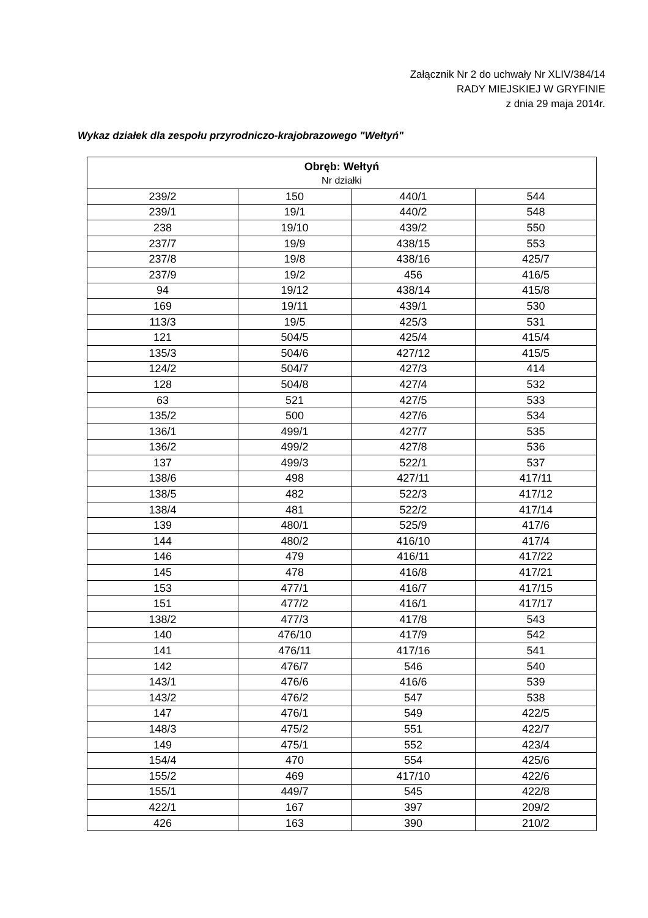Załącznik Nr 2 do uchwały Nr XLIV/384/14
RADY MIEJSKIEJ W GRYFINIE
z dnia 29 maja 2014r.
Wykaz działek dla zespołu przyrodniczo-krajobrazowego "Wełtyń"
| Obręb: Wełtyń Nr działki | | | |
| --- | --- | --- | --- |
| 239/2 | 150 | 440/1 | 544 |
| 239/1 | 19/1 | 440/2 | 548 |
| 238 | 19/10 | 439/2 | 550 |
| 237/7 | 19/9 | 438/15 | 553 |
| 237/8 | 19/8 | 438/16 | 425/7 |
| 237/9 | 19/2 | 456 | 416/5 |
| 94 | 19/12 | 438/14 | 415/8 |
| 169 | 19/11 | 439/1 | 530 |
| 113/3 | 19/5 | 425/3 | 531 |
| 121 | 504/5 | 425/4 | 415/4 |
| 135/3 | 504/6 | 427/12 | 415/5 |
| 124/2 | 504/7 | 427/3 | 414 |
| 128 | 504/8 | 427/4 | 532 |
| 63 | 521 | 427/5 | 533 |
| 135/2 | 500 | 427/6 | 534 |
| 136/1 | 499/1 | 427/7 | 535 |
| 136/2 | 499/2 | 427/8 | 536 |
| 137 | 499/3 | 522/1 | 537 |
| 138/6 | 498 | 427/11 | 417/11 |
| 138/5 | 482 | 522/3 | 417/12 |
| 138/4 | 481 | 522/2 | 417/14 |
| 139 | 480/1 | 525/9 | 417/6 |
| 144 | 480/2 | 416/10 | 417/4 |
| 146 | 479 | 416/11 | 417/22 |
| 145 | 478 | 416/8 | 417/21 |
| 153 | 477/1 | 416/7 | 417/15 |
| 151 | 477/2 | 416/1 | 417/17 |
| 138/2 | 477/3 | 417/8 | 543 |
| 140 | 476/10 | 417/9 | 542 |
| 141 | 476/11 | 417/16 | 541 |
| 142 | 476/7 | 546 | 540 |
| 143/1 | 476/6 | 416/6 | 539 |
| 143/2 | 476/2 | 547 | 538 |
| 147 | 476/1 | 549 | 422/5 |
| 148/3 | 475/2 | 551 | 422/7 |
| 149 | 475/1 | 552 | 423/4 |
| 154/4 | 470 | 554 | 425/6 |
| 155/2 | 469 | 417/10 | 422/6 |
| 155/1 | 449/7 | 545 | 422/8 |
| 422/1 | 167 | 397 | 209/2 |
| 426 | 163 | 390 | 210/2 |